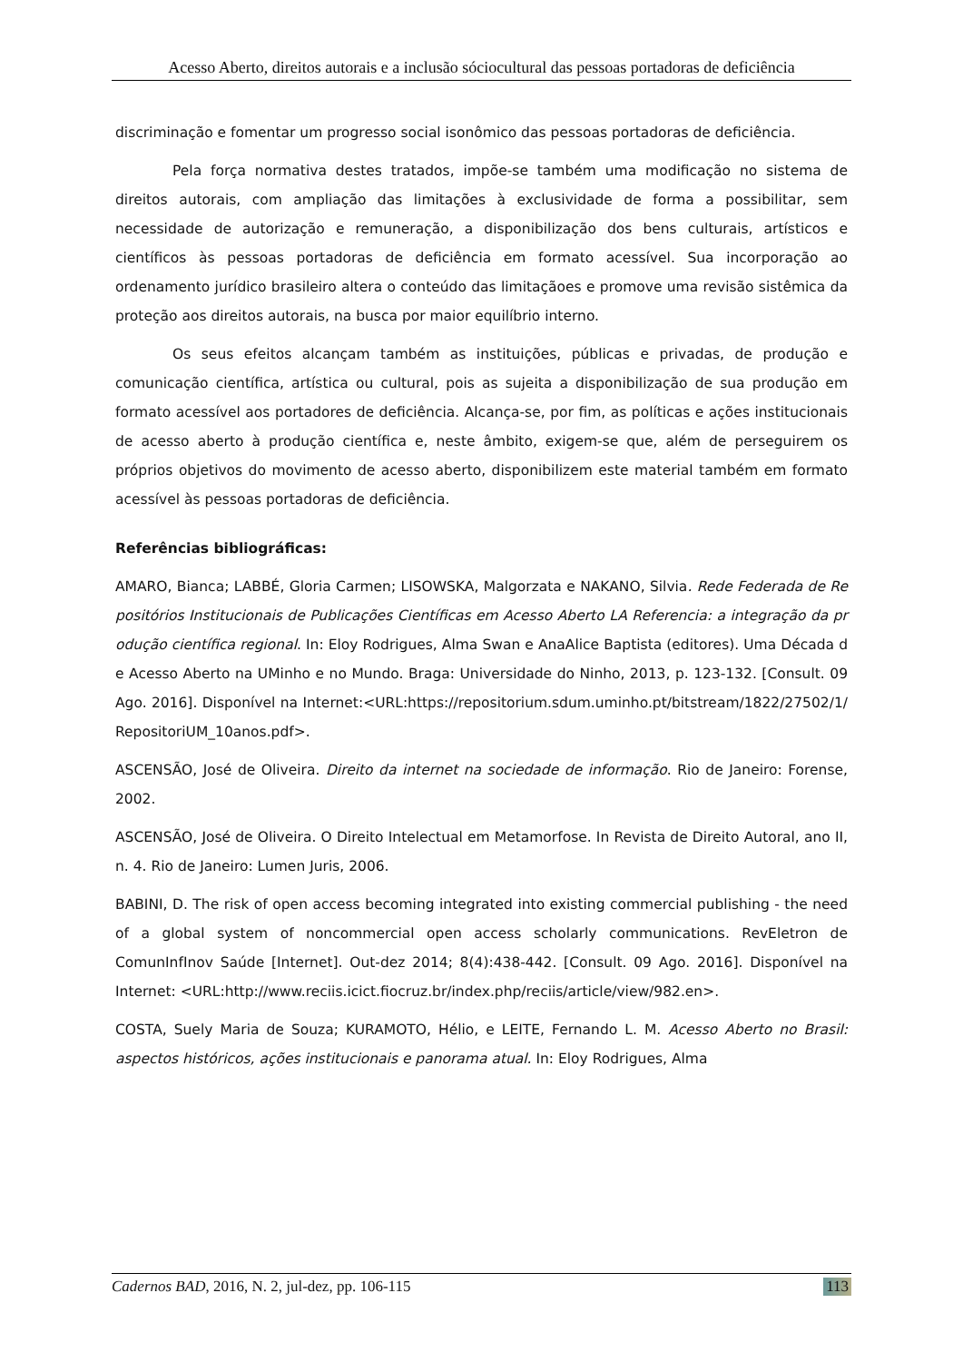Acesso Aberto, direitos autorais e a inclusão sóciocultural das pessoas portadoras de deficiência
discriminação e fomentar um progresso social isonômico das pessoas portadoras de deficiência.
Pela força normativa destes tratados, impõe-se também uma modificação no sistema de direitos autorais, com ampliação das limitações à exclusividade de forma a possibilitar, sem necessidade de autorização e remuneração, a disponibilização dos bens culturais, artísticos e científicos às pessoas portadoras de deficiência em formato acessível. Sua incorporação ao ordenamento jurídico brasileiro altera o conteúdo das limitaçãoes e promove uma revisão sistêmica da proteção aos direitos autorais, na busca por maior equilíbrio interno.
Os seus efeitos alcançam também as instituições, públicas e privadas, de produção e comunicação científica, artística ou cultural, pois as sujeita a disponibilização de sua produção em formato acessível aos portadores de deficiência. Alcança-se, por fim, as políticas e ações institucionais de acesso aberto à produção científica e, neste âmbito, exigem-se que, além de perseguirem os próprios objetivos do movimento de acesso aberto, disponibilizem este material também em formato acessível às pessoas portadoras de deficiência.
Referências bibliográficas:
AMARO, Bianca; LABBÉ, Gloria Carmen; LISOWSKA, Malgorzata e NAKANO, Silvia. Rede Federada de Repositórios Institucionais de Publicações Científicas em Acesso Aberto LA Referencia: a integração da produção científica regional. In: Eloy Rodrigues, Alma Swan e AnaAlice Baptista (editores). Uma Década de Acesso Aberto na UMinho e no Mundo. Braga: Universidade do Ninho, 2013, p. 123-132. [Consult. 09 Ago. 2016]. Disponível na Internet:<URL:https://repositorium.sdum.uminho.pt/bitstream/1822/27502/1/RepositoriUM_10anos.pdf>.
ASCENSÃO, José de Oliveira. Direito da internet na sociedade de informação. Rio de Janeiro: Forense, 2002.
ASCENSÃO, José de Oliveira. O Direito Intelectual em Metamorfose. In Revista de Direito Autoral, ano II, n. 4. Rio de Janeiro: Lumen Juris, 2006.
BABINI, D. The risk of open access becoming integrated into existing commercial publishing - the need of a global system of noncommercial open access scholarly communications. RevEletron de ComunInfInov Saúde [Internet]. Out-dez 2014; 8(4):438-442. [Consult. 09 Ago. 2016]. Disponível na Internet: <URL:http://www.reciis.icict.fiocruz.br/index.php/reciis/article/view/982.en>.
COSTA, Suely Maria de Souza; KURAMOTO, Hélio, e LEITE, Fernando L. M. Acesso Aberto no Brasil: aspectos históricos, ações institucionais e panorama atual. In: Eloy Rodrigues, Alma
Cadernos BAD, 2016, N. 2, jul-dez, pp. 106-115 113